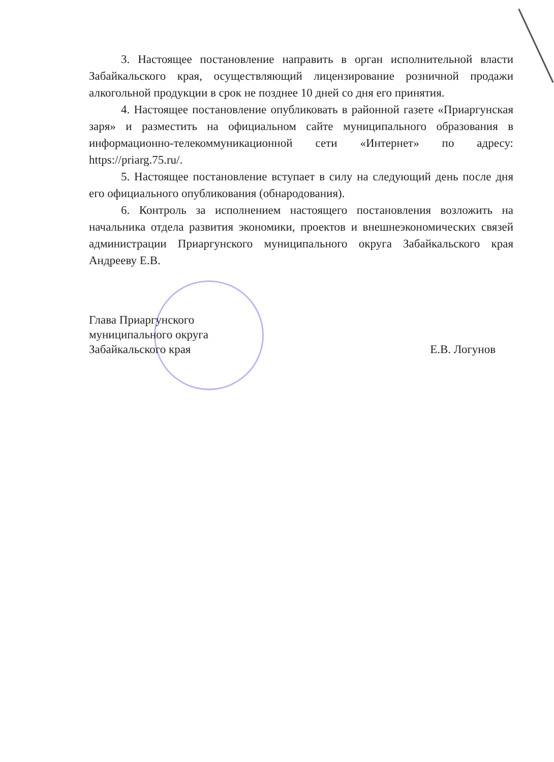3. Настоящее постановление направить в орган исполнительной власти Забайкальского края, осуществляющий лицензирование розничной продажи алкогольной продукции в срок не позднее 10 дней со дня его принятия.
4. Настоящее постановление опубликовать в районной газете «Приаргунская заря» и разместить на официальном сайте муниципального образования в информационно-телекоммуникационной сети «Интернет» по адресу: https://priarg.75.ru/.
5. Настоящее постановление вступает в силу на следующий день после дня его официального опубликования (обнародования).
6. Контроль за исполнением настоящего постановления возложить на начальника отдела развития экономики, проектов и внешнеэкономических связей администрации Приаргунского муниципального округа Забайкальского края Андрееву Е.В.
Глава Приаргунского
муниципального округа
Забайкальского края
Е.В. Логунов